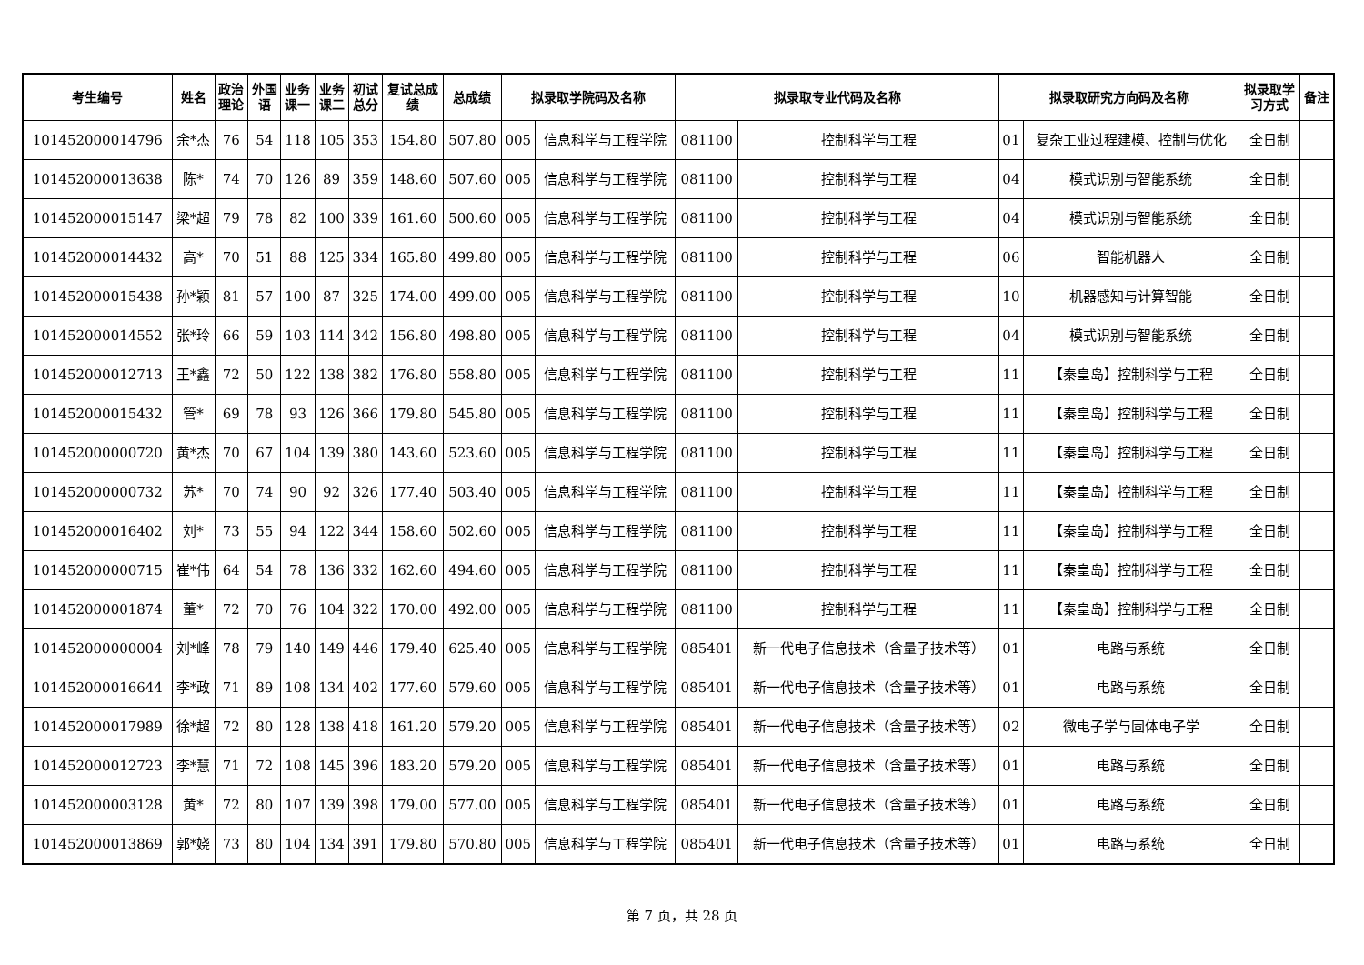| 考生编号 | 姓名 | 政治 理论 | 外国 语 | 业务 课一 | 业务 课二 | 初试 总分 | 复试总成 绩 | 总成绩 | 拟录取学院码及名称 | | 拟录取专业代码及名称 | | 拟录取研究方向码及名称 | | 拟录取学 习方式 | 备注 |
| --- | --- | --- | --- | --- | --- | --- | --- | --- | --- | --- | --- | --- | --- | --- | --- | --- |
| 101452000014796 | 余*杰 | 76 | 54 | 118 | 105 | 353 | 154.80 | 507.80 | 005 | 信息科学与工程学院 | 081100 | 控制科学与工程 | 01 | 复杂工业过程建模、控制与优化 | 全日制 | |
| 101452000013638 | 陈* | 74 | 70 | 126 | 89 | 359 | 148.60 | 507.60 | 005 | 信息科学与工程学院 | 081100 | 控制科学与工程 | 04 | 模式识别与智能系统 | 全日制 | |
| 101452000015147 | 梁*超 | 79 | 78 | 82 | 100 | 339 | 161.60 | 500.60 | 005 | 信息科学与工程学院 | 081100 | 控制科学与工程 | 04 | 模式识别与智能系统 | 全日制 | |
| 101452000014432 | 高* | 70 | 51 | 88 | 125 | 334 | 165.80 | 499.80 | 005 | 信息科学与工程学院 | 081100 | 控制科学与工程 | 06 | 智能机器人 | 全日制 | |
| 101452000015438 | 孙*颖 | 81 | 57 | 100 | 87 | 325 | 174.00 | 499.00 | 005 | 信息科学与工程学院 | 081100 | 控制科学与工程 | 10 | 机器感知与计算智能 | 全日制 | |
| 101452000014552 | 张*玲 | 66 | 59 | 103 | 114 | 342 | 156.80 | 498.80 | 005 | 信息科学与工程学院 | 081100 | 控制科学与工程 | 04 | 模式识别与智能系统 | 全日制 | |
| 101452000012713 | 王*鑫 | 72 | 50 | 122 | 138 | 382 | 176.80 | 558.80 | 005 | 信息科学与工程学院 | 081100 | 控制科学与工程 | 11 | 【秦皇岛】控制科学与工程 | 全日制 | |
| 101452000015432 | 管* | 69 | 78 | 93 | 126 | 366 | 179.80 | 545.80 | 005 | 信息科学与工程学院 | 081100 | 控制科学与工程 | 11 | 【秦皇岛】控制科学与工程 | 全日制 | |
| 101452000000720 | 黄*杰 | 70 | 67 | 104 | 139 | 380 | 143.60 | 523.60 | 005 | 信息科学与工程学院 | 081100 | 控制科学与工程 | 11 | 【秦皇岛】控制科学与工程 | 全日制 | |
| 101452000000732 | 苏* | 70 | 74 | 90 | 92 | 326 | 177.40 | 503.40 | 005 | 信息科学与工程学院 | 081100 | 控制科学与工程 | 11 | 【秦皇岛】控制科学与工程 | 全日制 | |
| 101452000016402 | 刘* | 73 | 55 | 94 | 122 | 344 | 158.60 | 502.60 | 005 | 信息科学与工程学院 | 081100 | 控制科学与工程 | 11 | 【秦皇岛】控制科学与工程 | 全日制 | |
| 101452000000715 | 崔*伟 | 64 | 54 | 78 | 136 | 332 | 162.60 | 494.60 | 005 | 信息科学与工程学院 | 081100 | 控制科学与工程 | 11 | 【秦皇岛】控制科学与工程 | 全日制 | |
| 101452000001874 | 董* | 72 | 70 | 76 | 104 | 322 | 170.00 | 492.00 | 005 | 信息科学与工程学院 | 081100 | 控制科学与工程 | 11 | 【秦皇岛】控制科学与工程 | 全日制 | |
| 101452000000004 | 刘*峰 | 78 | 79 | 140 | 149 | 446 | 179.40 | 625.40 | 005 | 信息科学与工程学院 | 085401 | 新一代电子信息技术（含量子技术等） | 01 | 电路与系统 | 全日制 | |
| 101452000016644 | 李*政 | 71 | 89 | 108 | 134 | 402 | 177.60 | 579.60 | 005 | 信息科学与工程学院 | 085401 | 新一代电子信息技术（含量子技术等） | 01 | 电路与系统 | 全日制 | |
| 101452000017989 | 徐*超 | 72 | 80 | 128 | 138 | 418 | 161.20 | 579.20 | 005 | 信息科学与工程学院 | 085401 | 新一代电子信息技术（含量子技术等） | 02 | 微电子学与固体电子学 | 全日制 | |
| 101452000012723 | 李*慧 | 71 | 72 | 108 | 145 | 396 | 183.20 | 579.20 | 005 | 信息科学与工程学院 | 085401 | 新一代电子信息技术（含量子技术等） | 01 | 电路与系统 | 全日制 | |
| 101452000003128 | 黄* | 72 | 80 | 107 | 139 | 398 | 179.00 | 577.00 | 005 | 信息科学与工程学院 | 085401 | 新一代电子信息技术（含量子技术等） | 01 | 电路与系统 | 全日制 | |
| 101452000013869 | 郭*娆 | 73 | 80 | 104 | 134 | 391 | 179.80 | 570.80 | 005 | 信息科学与工程学院 | 085401 | 新一代电子信息技术（含量子技术等） | 01 | 电路与系统 | 全日制 | |
第 7 页，共 28 页